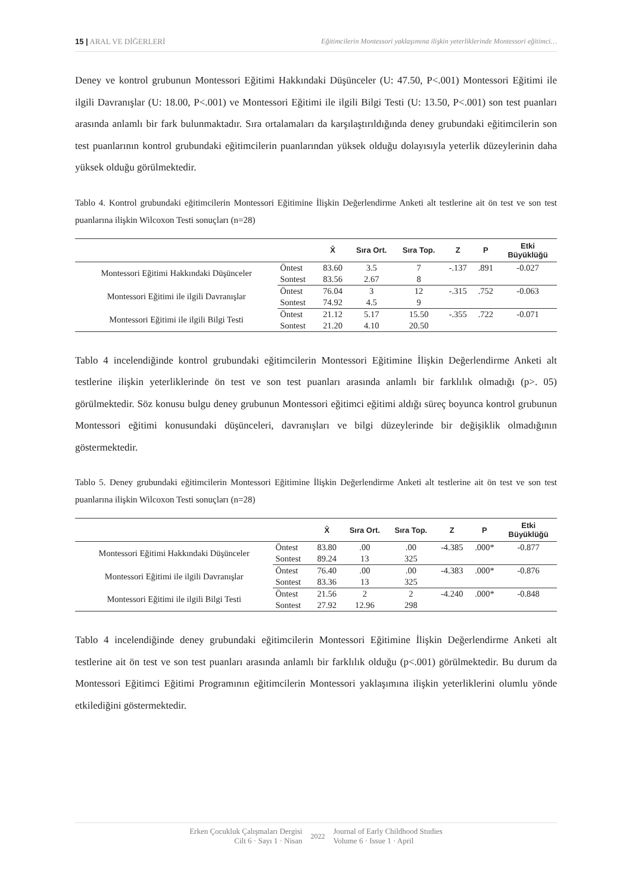15 | ARAL VE DİĞERLERİ Eğitimcilerin Montessori yaklaşımına ilişkin yeterliklerinde Montessori eğitimci…
Deney ve kontrol grubunun Montessori Eğitimi Hakkındaki Düşünceler (U: 47.50, P<.001) Montessori Eğitimi ile ilgili Davranışlar (U: 18.00, P<.001) ve Montessori Eğitimi ile ilgili Bilgi Testi (U: 13.50, P<.001) son test puanları arasında anlamlı bir fark bulunmaktadır. Sıra ortalamaları da karşılaştırıldığında deney grubundaki eğitimcilerin son test puanlarının kontrol grubundaki eğitimcilerin puanlarından yüksek olduğu dolayısıyla yeterlik düzeylerinin daha yüksek olduğu görülmektedir.
Tablo 4. Kontrol grubundaki eğitimcilerin Montessori Eğitimine İlişkin Değerlendirme Anketi alt testlerine ait ön test ve son test puanlarına ilişkin Wilcoxon Testi sonuçları (n=28)
| | | X̄ | Sıra Ort. | Sıra Top. | Z | P | Etki Büyüklüğü |
| --- | --- | --- | --- | --- | --- | --- | --- |
| Montessori Eğitimi Hakkındaki Düşünceler | Öntest | 83.60 | 3.5 | 7 | -.137 | .891 | -0.027 |
| | Sontest | 83.56 | 2.67 | 8 | | | |
| Montessori Eğitimi ile ilgili Davranışlar | Öntest | 76.04 | 3 | 12 | -.315 | .752 | -0.063 |
| | Sontest | 74.92 | 4.5 | 9 | | | |
| Montessori Eğitimi ile ilgili Bilgi Testi | Öntest | 21.12 | 5.17 | 15.50 | -.355 | .722 | -0.071 |
| | Sontest | 21.20 | 4.10 | 20.50 | | | |
Tablo 4 incelendiğinde kontrol grubundaki eğitimcilerin Montessori Eğitimine İlişkin Değerlendirme Anketi alt testlerine ilişkin yeterliklerinde ön test ve son test puanları arasında anlamlı bir farklılık olmadığı (p>. 05) görülmektedir. Söz konusu bulgu deney grubunun Montessori eğitimci eğitimi aldığı süreç boyunca kontrol grubunun Montessori eğitimi konusundaki düşünceleri, davranışları ve bilgi düzeylerinde bir değişiklik olmadığının göstermektedir.
Tablo 5. Deney grubundaki eğitimcilerin Montessori Eğitimine İlişkin Değerlendirme Anketi alt testlerine ait ön test ve son test puanlarına ilişkin Wilcoxon Testi sonuçları (n=28)
| | | X̄ | Sıra Ort. | Sıra Top. | Z | P | Etki Büyüklüğü |
| --- | --- | --- | --- | --- | --- | --- | --- |
| Montessori Eğitimi Hakkındaki Düşünceler | Öntest | 83.80 | .00 | .00 | -4.385 | .000* | -0.877 |
| | Sontest | 89.24 | 13 | 325 | | | |
| Montessori Eğitimi ile ilgili Davranışlar | Öntest | 76.40 | .00 | .00 | -4.383 | .000* | -0.876 |
| | Sontest | 83.36 | 13 | 325 | | | |
| Montessori Eğitimi ile ilgili Bilgi Testi | Öntest | 21.56 | 2 | 2 | -4.240 | .000* | -0.848 |
| | Sontest | 27.92 | 12.96 | 298 | | | |
Tablo 4 incelendiğinde deney grubundaki eğitimcilerin Montessori Eğitimine İlişkin Değerlendirme Anketi alt testlerine ait ön test ve son test puanları arasında anlamlı bir farklılık olduğu (p<.001) görülmektedir. Bu durum da Montessori Eğitimci Eğitimi Programının eğitimcilerin Montessori yaklaşımına ilişkin yeterliklerini olumlu yönde etkilediğini göstermektedir.
Erken Çocukluk Çalışmaları Dergisi
Cilt 6 · Sayı 1 · Nisan
2022 Journal of Early Childhood Studies
Volume 6 · Issue 1 · April